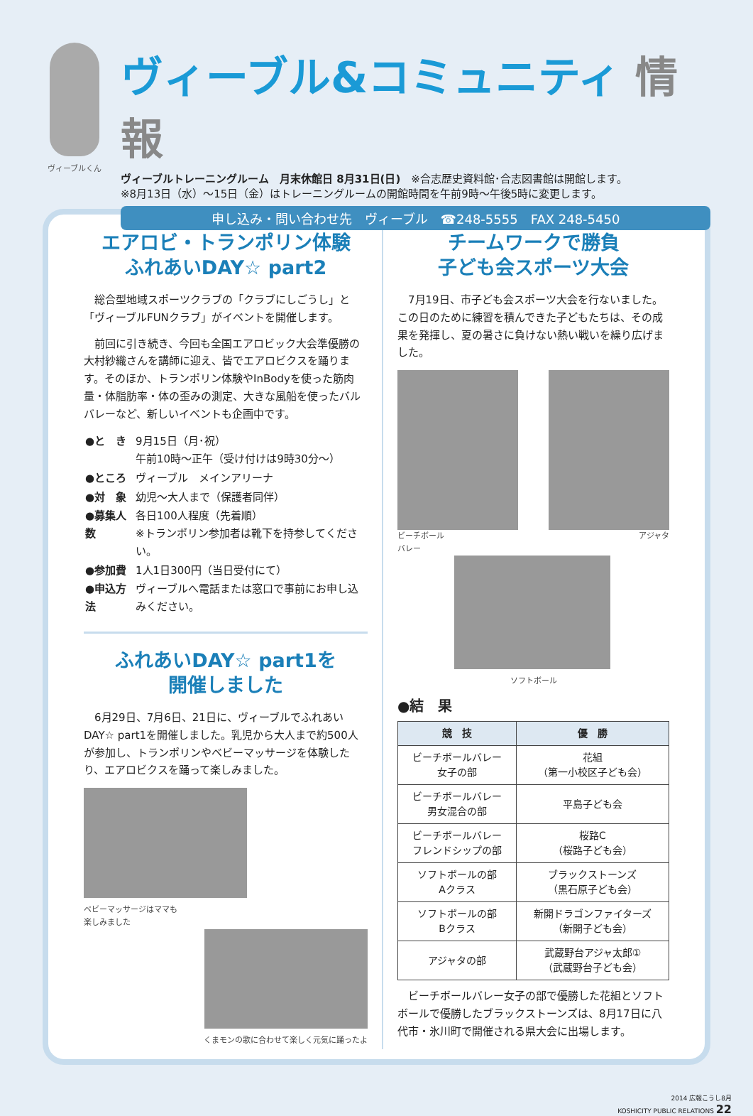ヴィーブルくん
ヴィーブル&コミュニティ 情報
ヴィーブルトレーニングルーム　月末休館日 8月31日(日)　※合志歴史資料館･合志図書館は開館します。
※8月13日（水）～15日（金）はトレーニングルームの開館時間を午前9時～午後5時に変更します。
申し込み・問い合わせ先　ヴィーブル　☎248-5555　FAX 248-5450
エアロビ・トランポリン体験
ふれあいDAY☆ part2
総合型地域スポーツクラブの「クラブにしごうし」と「ヴィーブルFUNクラブ」がイベントを開催します。
前回に引き続き、今回も全国エアロビック大会準優勝の大村紗織さんを講師に迎え、皆でエアロビクスを踊ります。そのほか、トランポリン体験やInBodyを使った筋肉量・体脂肪率・体の歪みの測定、大きな風船を使ったバルバレーなど、新しいイベントも企画中です。
| ●と き | 9月15日（月･祝） 午前10時～正午（受け付けは9時30分～） |
| ●ところ | ヴィーブル メインアリーナ |
| ●対 象 | 幼児～大人まで（保護者同伴） |
| ●募集人数 | 各日100人程度（先着順） ※トランポリン参加者は靴下を持参してください。 |
| ●参加費 | 1人1日300円（当日受付にて） |
| ●申込方法 | ヴィーブルへ電話または窓口で事前にお申し込みください。 |
ふれあいDAY☆ part1を
開催しました
6月29日、7月6日、21日に、ヴィーブルでふれあいDAY☆ part1を開催しました。乳児から大人まで約500人が参加し、トランポリンやベビーマッサージを体験したり、エアロビクスを踊って楽しみました。
ベビーマッサージはママも
楽しみました
くまモンの歌に合わせて楽しく元気に踊ったよ
チームワークで勝負
子ども会スポーツ大会
7月19日、市子ども会スポーツ大会を行ないました。この日のために練習を積んできた子どもたちは、その成果を発揮し、夏の暑さに負けない熱い戦いを繰り広げました。
ビーチボール
バレー アジャタ
ソフトボール
●結　果
| 競 技 | 優 勝 |
| --- | --- |
| ビーチボールバレー 女子の部 | 花組 （第一小校区子ども会） |
| ビーチボールバレー 男女混合の部 | 平島子ども会 |
| ビーチボールバレー フレンドシップの部 | 桜路C （桜路子ども会） |
| ソフトボールの部 Aクラス | ブラックストーンズ （黒石原子ども会） |
| ソフトボールの部 Bクラス | 新開ドラゴンファイターズ （新開子ども会） |
| アジャタの部 | 武蔵野台アジャ太郎① （武蔵野台子ども会） |
ビーチボールバレー女子の部で優勝した花組とソフトボールで優勝したブラックストーンズは、8月17日に八代市・氷川町で開催される県大会に出場します。
2014 広報こうし8月
KOSHICITY PUBLIC RELATIONS 22